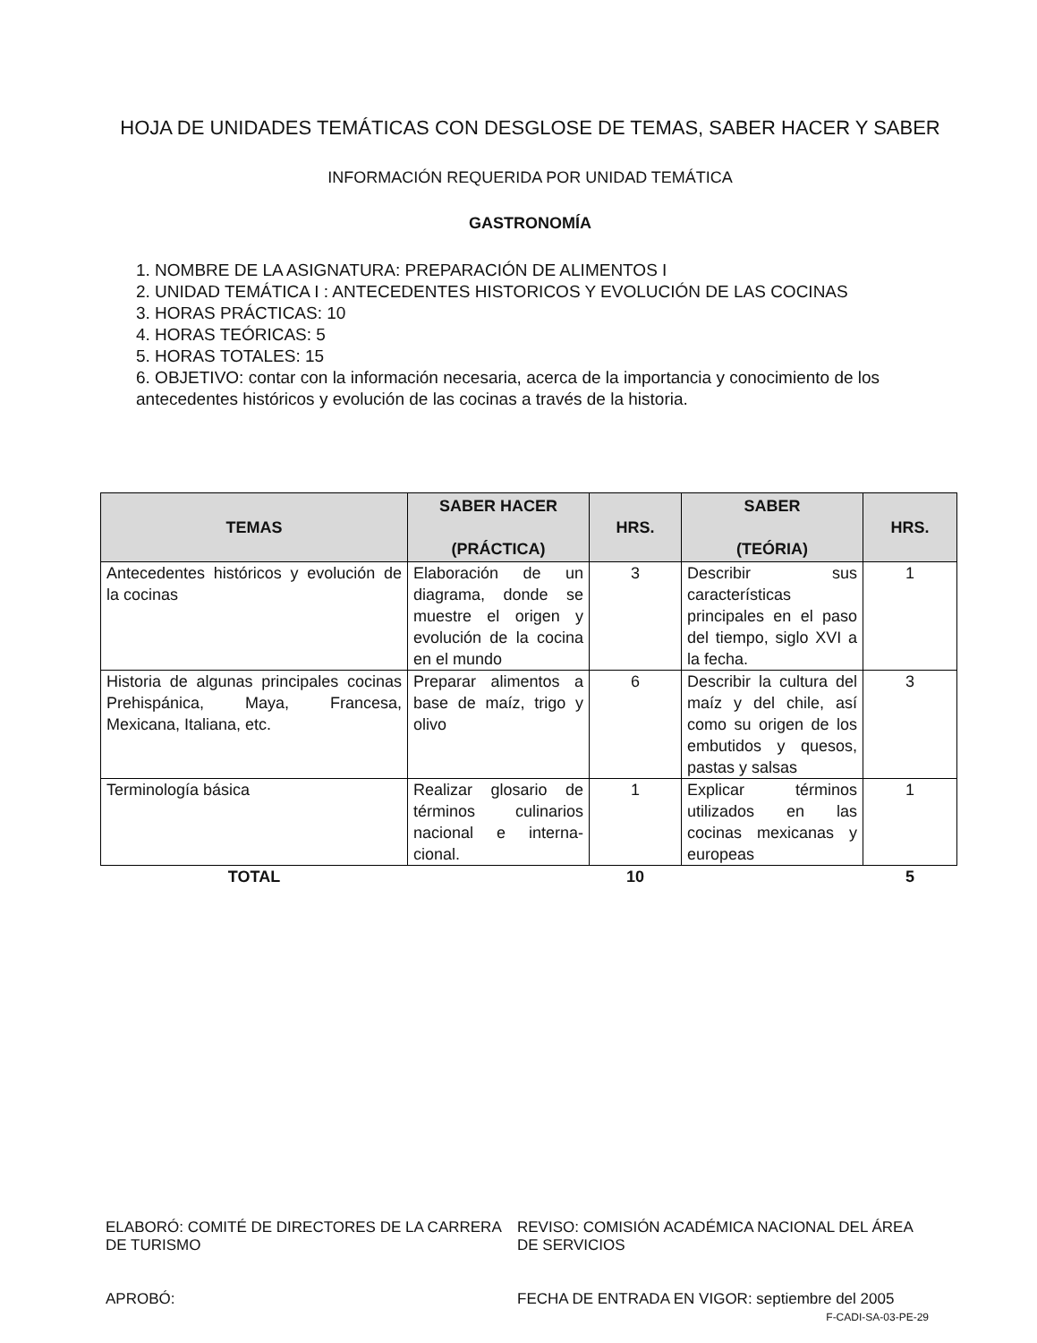HOJA DE UNIDADES TEMÁTICAS CON DESGLOSE DE TEMAS, SABER HACER Y SABER
INFORMACIÓN REQUERIDA POR UNIDAD TEMÁTICA
GASTRONOMÍA
1. NOMBRE DE LA ASIGNATURA: PREPARACIÓN DE ALIMENTOS I
2. UNIDAD TEMÁTICA I : ANTECEDENTES HISTORICOS Y EVOLUCIÓN DE LAS COCINAS
3. HORAS PRÁCTICAS: 10
4. HORAS TEÓRICAS: 5
5. HORAS TOTALES: 15
6. OBJETIVO: contar con la información necesaria, acerca de la importancia y conocimiento de los antecedentes históricos y evolución de las cocinas a través de la historia.
| TEMAS | SABER HACER (PRÁCTICA) | HRS. | SABER (TEÓRIA) | HRS. |
| --- | --- | --- | --- | --- |
| Antecedentes históricos y evolución de la cocinas | Elaboración de un diagrama, donde se muestre el origen y evolución de la cocina en el mundo | 3 | Describir sus características principales en el paso del tiempo, siglo XVI a la fecha. | 1 |
| Historia de algunas principales cocinas Prehispánica, Maya, Francesa, Mexicana, Italiana, etc. | Preparar alimentos a base de maíz, trigo y olivo | 6 | Describir la cultura del maíz y del chile, así como su origen de los embutidos y quesos, pastas y salsas | 3 |
| Terminología básica | Realizar glosario de términos culinarios nacional e interna-cional. | 1 | Explicar términos utilizados en las cocinas mexicanas y europeas | 1 |
| TOTAL | | 10 | | 5 |
ELABORÓ: COMITÉ DE DIRECTORES DE LA CARRERA DE TURISMO
APROBÓ:
REVISO: COMISIÓN ACADÉMICA NACIONAL DEL ÁREA DE SERVICIOS
FECHA DE ENTRADA EN VIGOR: septiembre del 2005
F-CADI-SA-03-PE-29